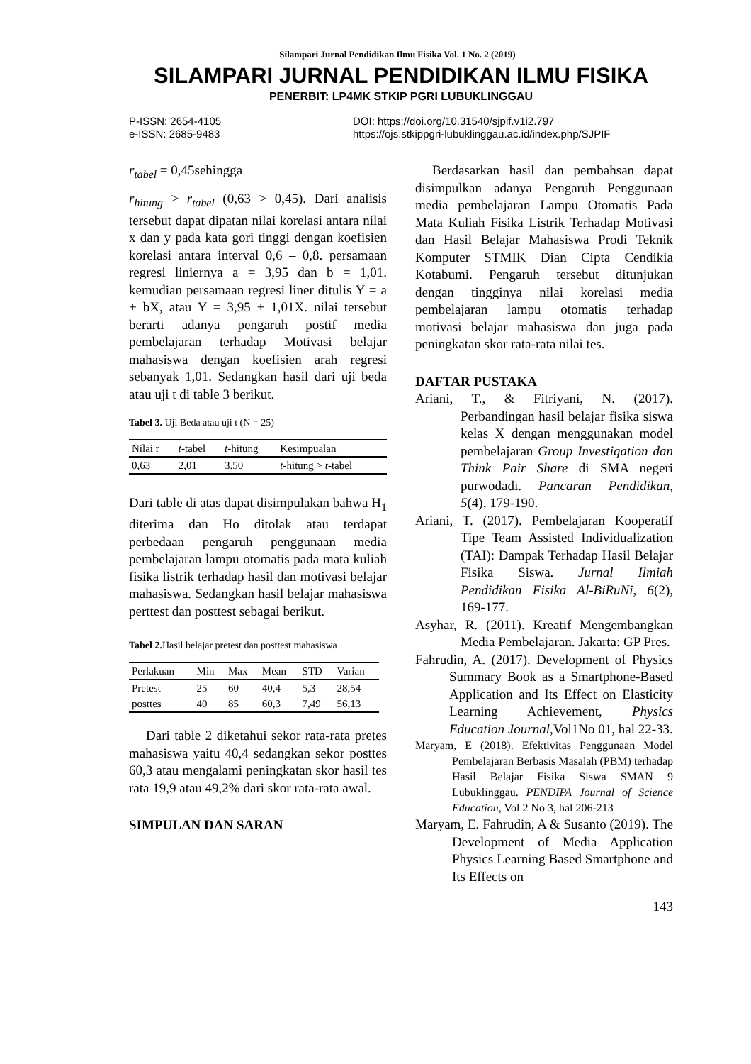Silampari Jurnal Pendidikan Ilmu Fisika Vol. 1 No. 2 (2019)
SILAMPARI JURNAL PENDIDIKAN ILMU FISIKA
PENERBIT: LP4MK STKIP PGRI LUBUKLINGGAU
P-ISSN: 2654-4105
e-ISSN: 2685-9483
DOI: https://doi.org/10.31540/sjpif.v1i2.797
https://ojs.stkippgri-lubuklinggau.ac.id/index.php/SJPIF
r<sub>tabel</sub> = 0,45sehingga
r<sub>hitung</sub> > r<sub>tabel</sub> (0,63 > 0,45). Dari analisis tersebut dapat dipatan nilai korelasi antara nilai x dan y pada kata gori tinggi dengan koefisien korelasi antara interval 0,6 – 0,8. persamaan regresi liniernya a = 3,95 dan b = 1,01. kemudian persamaan regresi liner ditulis Y = a + bX, atau Y = 3,95 + 1,01X. nilai tersebut berarti adanya pengaruh postif media pembelajaran terhadap Motivasi belajar mahasiswa dengan koefisien arah regresi sebanyak 1,01. Sedangkan hasil dari uji beda atau uji t di table 3 berikut.
Tabel 3. Uji Beda atau uji t (N = 25)
| Nilai r | t -tabel | t -hitung | Kesimpualan |
| --- | --- | --- | --- |
| 0,63 | 2,01 | 3.50 | t -hitung > t -tabel |
Dari table di atas dapat disimpulakan bahwa H<sub>1</sub> diterima dan Ho ditolak atau terdapat perbedaan pengaruh penggunaan media pembelajaran lampu otomatis pada mata kuliah fisika listrik terhadap hasil dan motivasi belajar mahasiswa. Sedangkan hasil belajar mahasiswa perttest dan posttest sebagai berikut.
Tabel 2. Hasil belajar pretest dan posttest mahasiswa
| Perlakuan | Min | Max | Mean | STD | Varian |
| --- | --- | --- | --- | --- | --- |
| Pretest | 25 | 60 | 40,4 | 5,3 | 28,54 |
| posttes | 40 | 85 | 60,3 | 7,49 | 56,13 |
Dari table 2 diketahui sekor rata-rata pretes mahasiswa yaitu 40,4 sedangkan sekor posttes 60,3 atau mengalami peningkatan skor hasil tes rata 19,9 atau 49,2% dari skor rata-rata awal.
SIMPULAN DAN SARAN
Berdasarkan hasil dan pembahsan dapat disimpulkan adanya Pengaruh Penggunaan media pembelajaran Lampu Otomatis Pada Mata Kuliah Fisika Listrik Terhadap Motivasi dan Hasil Belajar Mahasiswa Prodi Teknik Komputer STMIK Dian Cipta Cendikia Kotabumi. Pengaruh tersebut ditunjukan dengan tingginya nilai korelasi media pembelajaran lampu otomatis terhadap motivasi belajar mahasiswa dan juga pada peningkatan skor rata-rata nilai tes.
DAFTAR PUSTAKA
Ariani, T., & Fitriyani, N. (2017). Perbandingan hasil belajar fisika siswa kelas X dengan menggunakan model pembelajaran Group Investigation dan Think Pair Share di SMA negeri purwodadi. Pancaran Pendidikan, 5(4), 179-190.
Ariani, T. (2017). Pembelajaran Kooperatif Tipe Team Assisted Individualization (TAI): Dampak Terhadap Hasil Belajar Fisika Siswa. Jurnal Ilmiah Pendidikan Fisika Al-BiRuNi, 6(2), 169-177.
Asyhar, R. (2011). Kreatif Mengembangkan Media Pembelajaran. Jakarta: GP Pres.
Fahrudin, A. (2017). Development of Physics Summary Book as a Smartphone-Based Application and Its Effect on Elasticity Learning Achievement, Physics Education Journal, Vol1No 01, hal 22-33.
Maryam, E (2018). Efektivitas Penggunaan Model Pembelajaran Berbasis Masalah (PBM) terhadap Hasil Belajar Fisika Siswa SMAN 9 Lubuklinggau. PENDIPA Journal of Science Education, Vol 2 No 3, hal 206-213
Maryam, E. Fahrudin, A & Susanto (2019). The Development of Media Application Physics Learning Based Smartphone and Its Effects on
143